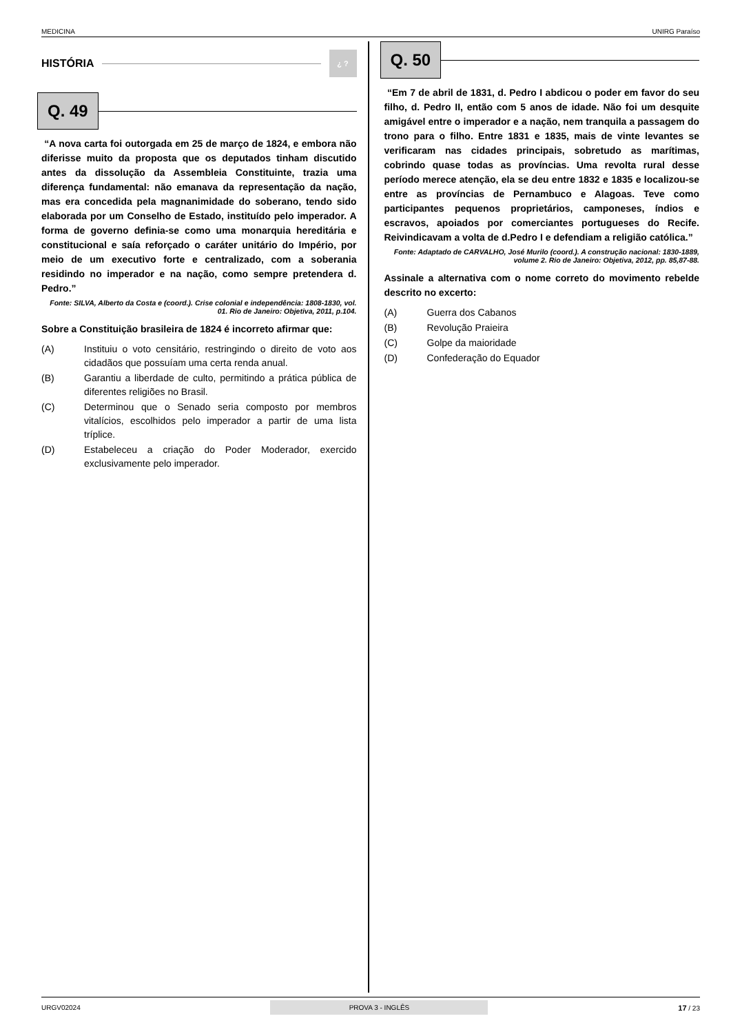MEDICINA UNIRG Paraíso
HISTÓRIA ¿ ?
Q. 49
“A nova carta foi outorgada em 25 de março de 1824, e embora não diferisse muito da proposta que os deputados tinham discutido antes da dissolução da Assembleia Constituinte, trazia uma diferença fundamental: não emanava da representação da nação, mas era concedida pela magnanimidade do soberano, tendo sido elaborada por um Conselho de Estado, instituído pelo imperador. A forma de governo definia-se como uma monarquia hereditária e constitucional e saía reforçado o caráter unitário do Império, por meio de um executivo forte e centralizado, com a soberania residindo no imperador e na nação, como sempre pretendera d. Pedro.”
Fonte: SILVA, Alberto da Costa e (coord.). Crise colonial e independência: 1808-1830, vol. 01. Rio de Janeiro: Objetiva, 2011, p.104.
Sobre a Constituição brasileira de 1824 é incorreto afirmar que:
(A) Instituiu o voto censitário, restringindo o direito de voto aos cidadãos que possuíam uma certa renda anual.
(B) Garantiu a liberdade de culto, permitindo a prática pública de diferentes religiões no Brasil.
(C) Determinou que o Senado seria composto por membros vitalícios, escolhidos pelo imperador a partir de uma lista tríplice.
(D) Estabeleceu a criação do Poder Moderador, exercido exclusivamente pelo imperador.
Q. 50
“Em 7 de abril de 1831, d. Pedro I abdicou o poder em favor do seu filho, d. Pedro II, então com 5 anos de idade. Não foi um desquite amigável entre o imperador e a nação, nem tranquila a passagem do trono para o filho. Entre 1831 e 1835, mais de vinte levantes se verificaram nas cidades principais, sobretudo as marítimas, cobrindo quase todas as províncias. Uma revolta rural desse período merece atenção, ela se deu entre 1832 e 1835 e localizou-se entre as províncias de Pernambuco e Alagoas. Teve como participantes pequenos proprietários, camponeses, índios e escravos, apoiados por comerciantes portugueses do Recife. Reivindicavam a volta de d.Pedro I e defendiam a religião católica.”
Fonte: Adaptado de CARVALHO, José Murilo (coord.). A construção nacional: 1830-1889, volume 2. Rio de Janeiro: Objetiva, 2012, pp. 85,87-88.
Assinale a alternativa com o nome correto do movimento rebelde descrito no excerto:
(A) Guerra dos Cabanos
(B) Revolução Praieira
(C) Golpe da maioridade
(D) Confederação do Equador
URGV02024 PROVA 3 - INGLÊS 17 / 23